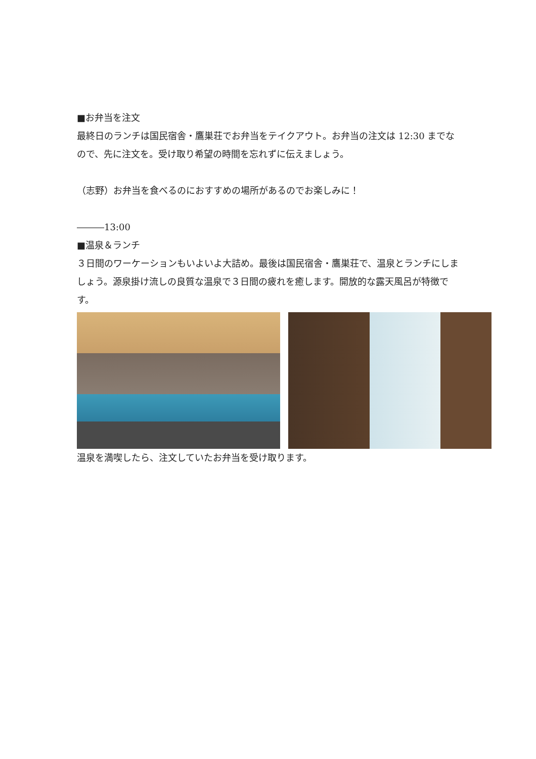■お弁当を注文
最終日のランチは国民宿舎・鷹巣荘でお弁当をテイクアウト。お弁当の注文は 12:30 までなので、先に注文を。受け取り希望の時間を忘れずに伝えましょう。
（志野）お弁当を食べるのにおすすめの場所があるのでお楽しみに！
―――13:00
■温泉＆ランチ
３日間のワーケーションもいよいよ大詰め。最後は国民宿舎・鷹巣荘で、温泉とランチにしましょう。源泉掛け流しの良質な温泉で３日間の疲れを癒します。開放的な露天風呂が特徴です。
温泉を満喫したら、注文していたお弁当を受け取ります。